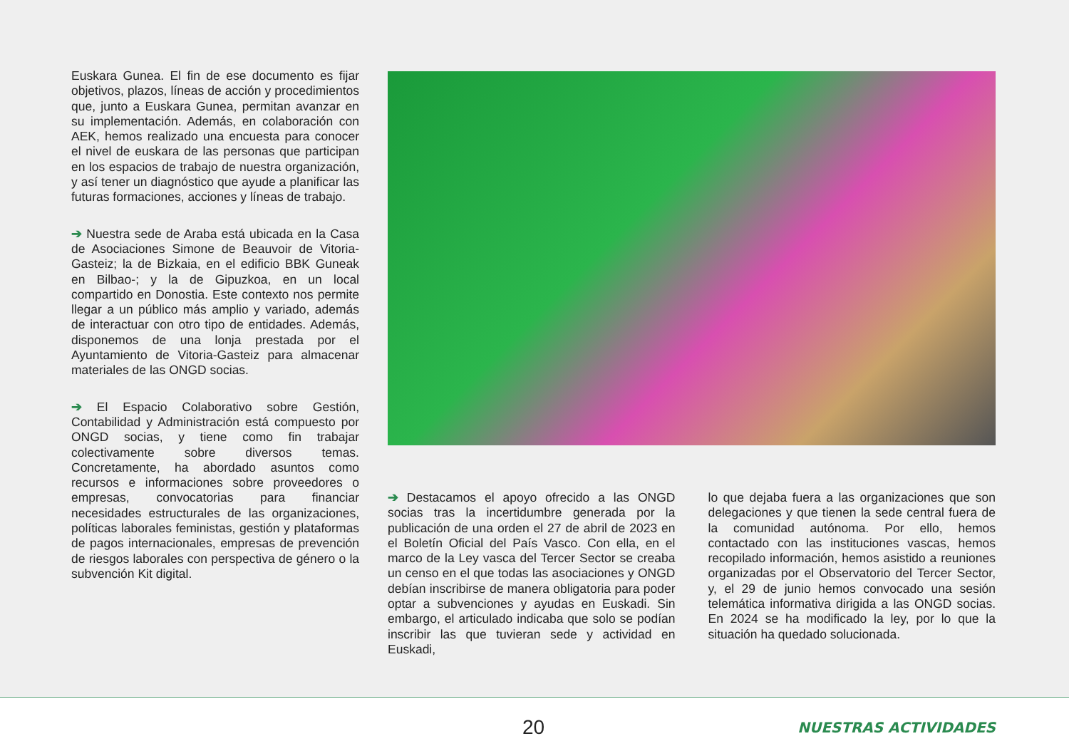Euskara Gunea. El fin de ese documento es fijar objetivos, plazos, líneas de acción y procedimientos que, junto a Euskara Gunea, permitan avanzar en su implementación. Además, en colaboración con AEK, hemos realizado una encuesta para conocer el nivel de euskara de las personas que participan en los espacios de trabajo de nuestra organización, y así tener un diagnóstico que ayude a planificar las futuras formaciones, acciones y líneas de trabajo.
➔ Nuestra sede de Araba está ubicada en la Casa de Asociaciones Simone de Beauvoir de Vitoria-Gasteiz; la de Bizkaia, en el edificio BBK Guneak en Bilbao-; y la de Gipuzkoa, en un local compartido en Donostia. Este contexto nos permite llegar a un público más amplio y variado, además de interactuar con otro tipo de entidades. Además, disponemos de una lonja prestada por el Ayuntamiento de Vitoria-Gasteiz para almacenar materiales de las ONGD socias.
➔ El Espacio Colaborativo sobre Gestión, Contabilidad y Administración está compuesto por ONGD socias, y tiene como fin trabajar colectivamente sobre diversos temas. Concretamente, ha abordado asuntos como recursos e informaciones sobre proveedores o empresas, convocatorias para financiar necesidades estructurales de las organizaciones, políticas laborales feministas, gestión y plataformas de pagos internacionales, empresas de prevención de riesgos laborales con perspectiva de género o la subvención Kit digital.
➔ Destacamos el apoyo ofrecido a las ONGD socias tras la incertidumbre generada por la publicación de una orden el 27 de abril de 2023 en el Boletín Oficial del País Vasco. Con ella, en el marco de la Ley vasca del Tercer Sector se creaba un censo en el que todas las asociaciones y ONGD debían inscribirse de manera obligatoria para poder optar a subvenciones y ayudas en Euskadi. Sin embargo, el articulado indicaba que solo se podían inscribir las que tuvieran sede y actividad en Euskadi,
lo que dejaba fuera a las organizaciones que son delegaciones y que tienen la sede central fuera de la comunidad autónoma. Por ello, hemos contactado con las instituciones vascas, hemos recopilado información, hemos asistido a reuniones organizadas por el Observatorio del Tercer Sector, y, el 29 de junio hemos convocado una sesión telemática informativa dirigida a las ONGD socias. En 2024 se ha modificado la ley, por lo que la situación ha quedado solucionada.
20 NUESTRAS ACTIVIDADES